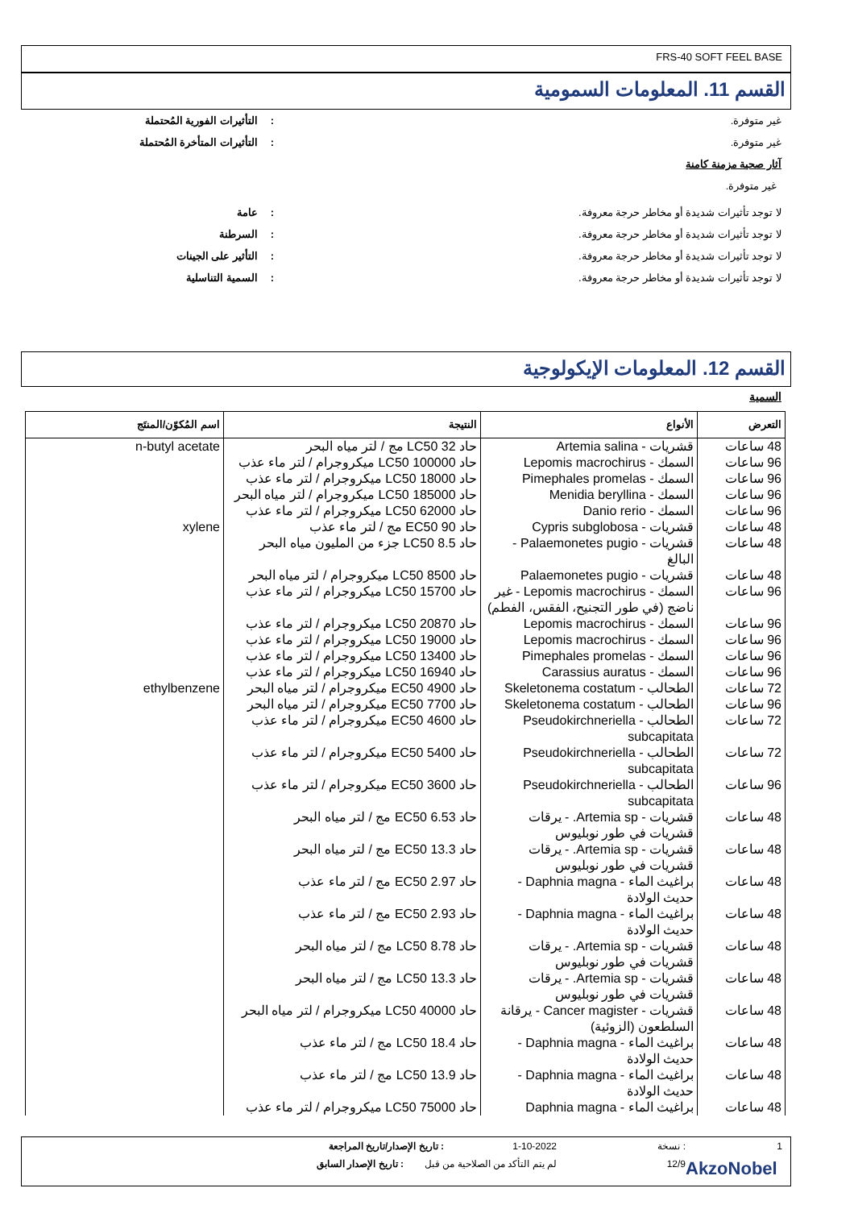FRS-40 SOFT FEEL BASE
القسم 11. المعلومات السمومية
غير متوفرة.: التأثيرات الفورية المُحتملة
غير متوفرة.: التأثيرات المتأخرة المُحتملة
آثار صحية مزمنة كامنة
غير متوفرة.
لا توجد تأثيرات شديدة أو مخاطر حرجة معروفة.: عامة
لا توجد تأثيرات شديدة أو مخاطر حرجة معروفة.: السرطنة
لا توجد تأثيرات شديدة أو مخاطر حرجة معروفة.: التأثير على الجينات
لا توجد تأثيرات شديدة أو مخاطر حرجة معروفة.: السمية التناسلية
القسم 12. المعلومات الإيكولوجية
السمية
| التعرض | الأنواع | النتيجة | اسم المُكوّن/المنتَج |
| --- | --- | --- | --- |
| 48 ساعات | قشريات - Artemia salina | حاد LC50 32 مج / لتر مياه البحر | n-butyl acetate |
| 96 ساعات | السمك - Lepomis macrochirus | حاد LC50 100000 ميكروجرام / لتر ماء عذب | |
| 96 ساعات | السمك - Pimephales promelas | حاد LC50 18000 ميكروجرام / لتر ماء عذب | |
| 96 ساعات | السمك - Menidia beryllina | حاد LC50 185000 ميكروجرام / لتر مياه البحر | |
| 96 ساعات | السمك - Danio rerio | حاد LC50 62000 ميكروجرام / لتر ماء عذب | |
| 48 ساعات | قشريات - Cypris subglobosa | حاد EC50 90 مج / لتر ماء عذب | xylene |
| 48 ساعات | قشريات - Palaemonetes pugio - البالغ | حاد LC50 8.5 جزء من المليون مياه البحر | |
| 48 ساعات | قشريات - Palaemonetes pugio | حاد LC50 8500 ميكروجرام / لتر مياه البحر | |
| 96 ساعات | السمك - Lepomis macrochirus - غير ناضج (في طور التجنيح، الفقس، الفطم) | حاد LC50 15700 ميكروجرام / لتر ماء عذب | |
| 96 ساعات | السمك - Lepomis macrochirus | حاد LC50 20870 ميكروجرام / لتر ماء عذب | |
| 96 ساعات | السمك - Lepomis macrochirus | حاد LC50 19000 ميكروجرام / لتر ماء عذب | |
| 96 ساعات | السمك - Pimephales promelas | حاد LC50 13400 ميكروجرام / لتر ماء عذب | |
| 96 ساعات | السمك - Carassius auratus | حاد LC50 16940 ميكروجرام / لتر ماء عذب | |
| 72 ساعات | الطحالب - Skeletonema costatum | حاد EC50 4900 ميكروجرام / لتر مياه البحر | ethylbenzene |
| 96 ساعات | الطحالب - Skeletonema costatum | حاد EC50 7700 ميكروجرام / لتر مياه البحر | |
| 72 ساعات | الطحالب - Pseudokirchneriella subcapitata | حاد EC50 4600 ميكروجرام / لتر ماء عذب | |
| 72 ساعات | الطحالب - Pseudokirchneriella subcapitata | حاد EC50 5400 ميكروجرام / لتر ماء عذب | |
| 96 ساعات | الطحالب - Pseudokirchneriella subcapitata | حاد EC50 3600 ميكروجرام / لتر ماء عذب | |
| 48 ساعات | قشريات - Artemia sp. - يرقات قشريات في طور نوبليوس | حاد EC50 6.53 مج / لتر مياه البحر | |
| 48 ساعات | قشريات - Artemia sp. - يرقات قشريات في طور نوبليوس | حاد EC50 13.3 مج / لتر مياه البحر | |
| 48 ساعات | براغيث الماء - Daphnia magna - حديث الولادة | حاد EC50 2.97 مج / لتر ماء عذب | |
| 48 ساعات | براغيث الماء - Daphnia magna - حديث الولادة | حاد EC50 2.93 مج / لتر ماء عذب | |
| 48 ساعات | قشريات - Artemia sp. - يرقات قشريات في طور نوبليوس | حاد LC50 8.78 مج / لتر مياه البحر | |
| 48 ساعات | قشريات - Artemia sp. - يرقات قشريات في طور نوبليوس | حاد LC50 13.3 مج / لتر مياه البحر | |
| 48 ساعات | قشريات - Cancer magister - يرقانة السلطعون (الزوئية) | حاد LC50 40000 ميكروجرام / لتر مياه البحر | |
| 48 ساعات | براغيث الماء - Daphnia magna - حديث الولادة | حاد LC50 18.4 مج / لتر ماء عذب | |
| 48 ساعات | براغيث الماء - Daphnia magna - حديث الولادة | حاد LC50 13.9 مج / لتر ماء عذب | |
| 48 ساعات | براغيث الماء - Daphnia magna | حاد LC50 75000 ميكروجرام / لتر ماء عذب | |
1: نسخة 1-10-2022: تاريخ الإصدار/تاريخ المراجعة
AkzoNobel 12/9 لم يتم التأكد من الصلاحية من قبل: تاريخ الإصدار السابق